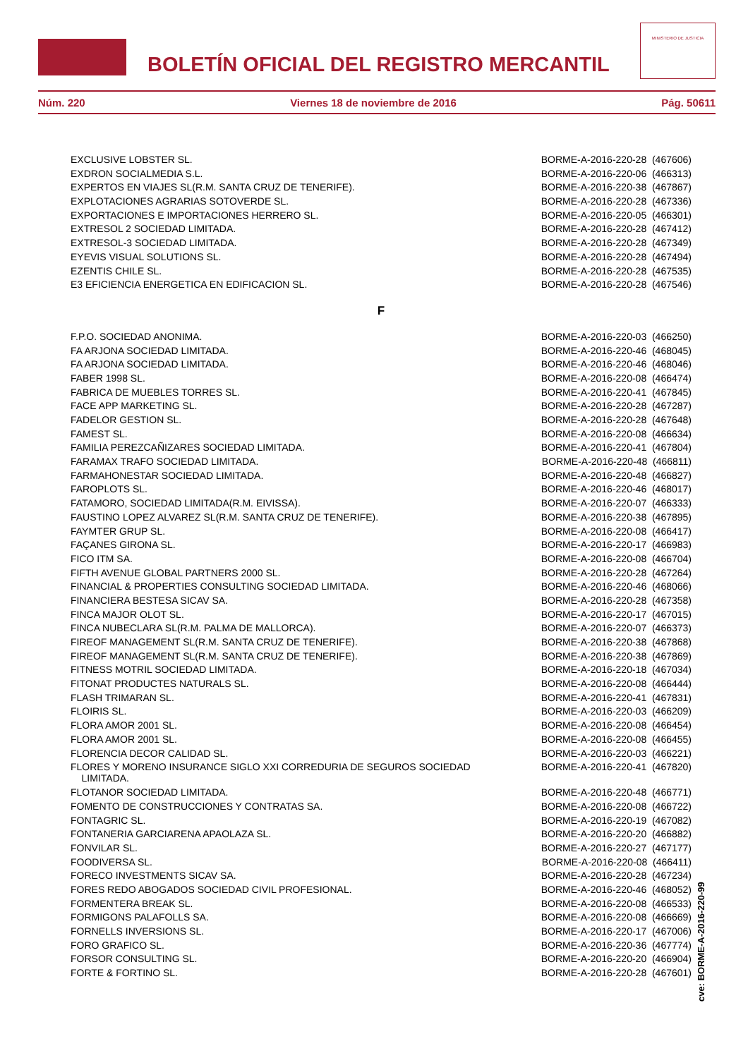BOLETÍN OFICIAL DEL REGISTRO MERCANTIL
MINISTERIO DE JUSTICIA
Núm. 220 Viernes 18 de noviembre de 2016 Pág. 50611
| EXCLUSIVE LOBSTER SL. | BORME-A-2016-220-28 (467606) |
| EXDRON SOCIALMEDIA S.L. | BORME-A-2016-220-06 (466313) |
| EXPERTOS EN VIAJES SL(R.M. SANTA CRUZ DE TENERIFE). | BORME-A-2016-220-38 (467867) |
| EXPLOTACIONES AGRARIAS SOTOVERDE SL. | BORME-A-2016-220-28 (467336) |
| EXPORTACIONES E IMPORTACIONES HERRERO SL. | BORME-A-2016-220-05 (466301) |
| EXTRESOL 2 SOCIEDAD LIMITADA. | BORME-A-2016-220-28 (467412) |
| EXTRESOL-3 SOCIEDAD LIMITADA. | BORME-A-2016-220-28 (467349) |
| EYEVIS VISUAL SOLUTIONS SL. | BORME-A-2016-220-28 (467494) |
| EZENTIS CHILE SL. | BORME-A-2016-220-28 (467535) |
| E3 EFICIENCIA ENERGETICA EN EDIFICACION SL. | BORME-A-2016-220-28 (467546) |
F
| F.P.O. SOCIEDAD ANONIMA. | BORME-A-2016-220-03 (466250) |
| FA ARJONA SOCIEDAD LIMITADA. | BORME-A-2016-220-46 (468045) |
| FA ARJONA SOCIEDAD LIMITADA. | BORME-A-2016-220-46 (468046) |
| FABER 1998 SL. | BORME-A-2016-220-08 (466474) |
| FABRICA DE MUEBLES TORRES SL. | BORME-A-2016-220-41 (467845) |
| FACE APP MARKETING SL. | BORME-A-2016-220-28 (467287) |
| FADELOR GESTION SL. | BORME-A-2016-220-28 (467648) |
| FAMEST SL. | BORME-A-2016-220-08 (466634) |
| FAMILIA PEREZCAÑIZARES SOCIEDAD LIMITADA. | BORME-A-2016-220-41 (467804) |
| FARAMAX TRAFO SOCIEDAD LIMITADA. | BORME-A-2016-220-48 (466811) |
| FARMAHONESTAR SOCIEDAD LIMITADA. | BORME-A-2016-220-48 (466827) |
| FAROPLOTS SL. | BORME-A-2016-220-46 (468017) |
| FATAMORO, SOCIEDAD LIMITADA(R.M. EIVISSA). | BORME-A-2016-220-07 (466333) |
| FAUSTINO LOPEZ ALVAREZ SL(R.M. SANTA CRUZ DE TENERIFE). | BORME-A-2016-220-38 (467895) |
| FAYMTER GRUP SL. | BORME-A-2016-220-08 (466417) |
| FAÇANES GIRONA SL. | BORME-A-2016-220-17 (466983) |
| FICO ITM SA. | BORME-A-2016-220-08 (466704) |
| FIFTH AVENUE GLOBAL PARTNERS 2000 SL. | BORME-A-2016-220-28 (467264) |
| FINANCIAL & PROPERTIES CONSULTING SOCIEDAD LIMITADA. | BORME-A-2016-220-46 (468066) |
| FINANCIERA BESTESA SICAV SA. | BORME-A-2016-220-28 (467358) |
| FINCA MAJOR OLOT SL. | BORME-A-2016-220-17 (467015) |
| FINCA NUBECLARA SL(R.M. PALMA DE MALLORCA). | BORME-A-2016-220-07 (466373) |
| FIREOF MANAGEMENT SL(R.M. SANTA CRUZ DE TENERIFE). | BORME-A-2016-220-38 (467868) |
| FIREOF MANAGEMENT SL(R.M. SANTA CRUZ DE TENERIFE). | BORME-A-2016-220-38 (467869) |
| FITNESS MOTRIL SOCIEDAD LIMITADA. | BORME-A-2016-220-18 (467034) |
| FITONAT PRODUCTES NATURALS SL. | BORME-A-2016-220-08 (466444) |
| FLASH TRIMARAN SL. | BORME-A-2016-220-41 (467831) |
| FLOIRIS SL. | BORME-A-2016-220-03 (466209) |
| FLORA AMOR 2001 SL. | BORME-A-2016-220-08 (466454) |
| FLORA AMOR 2001 SL. | BORME-A-2016-220-08 (466455) |
| FLORENCIA DECOR CALIDAD SL. | BORME-A-2016-220-03 (466221) |
| FLORES Y MORENO INSURANCE SIGLO XXI CORREDURIA DE SEGUROS SOCIEDAD LIMITADA. | BORME-A-2016-220-41 (467820) |
| FLOTANOR SOCIEDAD LIMITADA. | BORME-A-2016-220-48 (466771) |
| FOMENTO DE CONSTRUCCIONES Y CONTRATAS SA. | BORME-A-2016-220-08 (466722) |
| FONTAGRIC SL. | BORME-A-2016-220-19 (467082) |
| FONTANERIA GARCIARENA APAOLAZA SL. | BORME-A-2016-220-20 (466882) |
| FONVILAR SL. | BORME-A-2016-220-27 (467177) |
| FOODIVERSA SL. | BORME-A-2016-220-08 (466411) |
| FORECO INVESTMENTS SICAV SA. | BORME-A-2016-220-28 (467234) |
| FORES REDO ABOGADOS SOCIEDAD CIVIL PROFESIONAL. | BORME-A-2016-220-46 (468052) |
| FORMENTERA BREAK SL. | BORME-A-2016-220-08 (466533) |
| FORMIGONS PALAFOLLS SA. | BORME-A-2016-220-08 (466669) |
| FORNELLS INVERSIONS SL. | BORME-A-2016-220-17 (467006) |
| FORO GRAFICO SL. | BORME-A-2016-220-36 (467774) |
| FORSOR CONSULTING SL. | BORME-A-2016-220-20 (466904) |
| FORTE & FORTINO SL. | BORME-A-2016-220-28 (467601) |
cve: BORME-A-2016-220-99